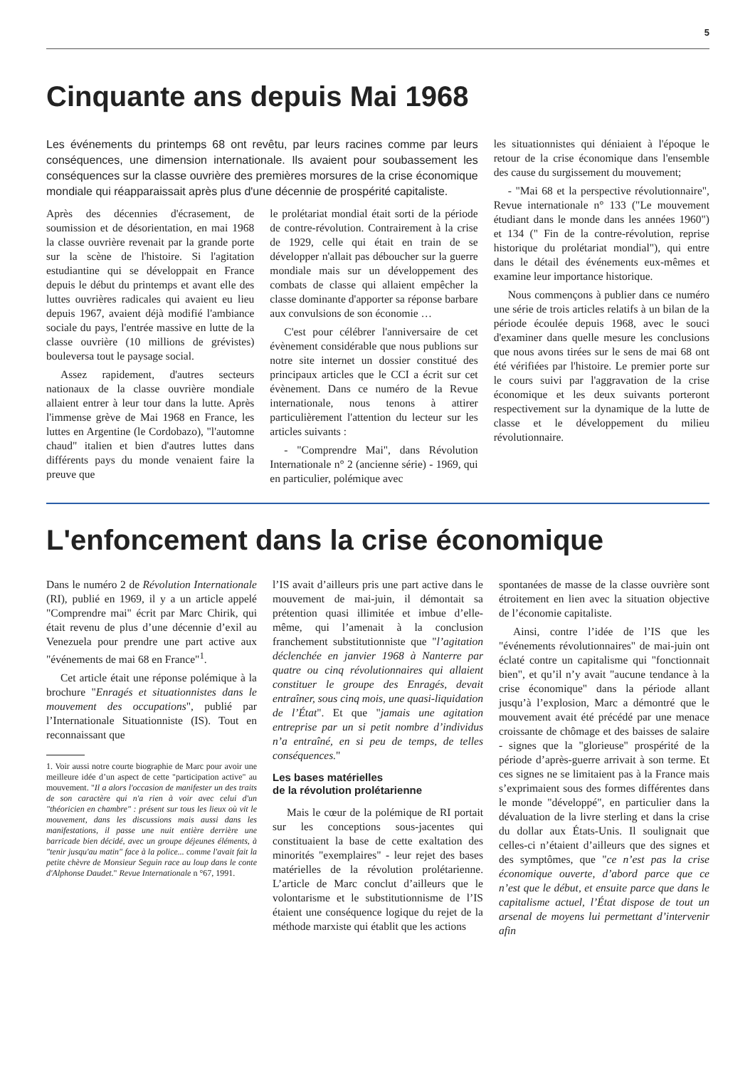5
Cinquante ans depuis Mai 1968
Les événements du printemps 68 ont revêtu, par leurs racines comme par leurs conséquences, une dimension internationale. Ils avaient pour soubassement les conséquences sur la classe ouvrière des premières morsures de la crise économique mondiale qui réapparaissait après plus d'une décennie de prospérité capitaliste.
Après des décennies d'écrasement, de soumission et de désorientation, en mai 1968 la classe ouvrière revenait par la grande porte sur la scène de l'histoire. Si l'agitation estudiantine qui se développait en France depuis le début du printemps et avant elle des luttes ouvrières radicales qui avaient eu lieu depuis 1967, avaient déjà modifié l'ambiance sociale du pays, l'entrée massive en lutte de la classe ouvrière (10 millions de grévistes) bouleversa tout le paysage social.
Assez rapidement, d'autres secteurs nationaux de la classe ouvrière mondiale allaient entrer à leur tour dans la lutte. Après l'immense grève de Mai 1968 en France, les luttes en Argentine (le Cordobazo), "l'automne chaud" italien et bien d'autres luttes dans différents pays du monde venaient faire la preuve que
le prolétariat mondial était sorti de la période de contre-révolution. Contrairement à la crise de 1929, celle qui était en train de se développer n'allait pas déboucher sur la guerre mondiale mais sur un développement des combats de classe qui allaient empêcher la classe dominante d'apporter sa réponse barbare aux convulsions de son économie …
C'est pour célébrer l'anniversaire de cet évènement considérable que nous publions sur notre site internet un dossier constitué des principaux articles que le CCI a écrit sur cet évènement. Dans ce numéro de la Revue internationale, nous tenons à attirer particulièrement l'attention du lecteur sur les articles suivants :
- "Comprendre Mai", dans Révolution Internationale n° 2 (ancienne série) - 1969, qui en particulier, polémique avec
les situationnistes qui déniaient à l'époque le retour de la crise économique dans l'ensemble des cause du surgissement du mouvement;
- "Mai 68 et la perspective révolutionnaire", Revue internationale n° 133 ("Le mouvement étudiant dans le monde dans les années 1960") et 134 (" Fin de la contre-révolution, reprise historique du prolétariat mondial"), qui entre dans le détail des événements eux-mêmes et examine leur importance historique.
Nous commençons à publier dans ce numéro une série de trois articles relatifs à un bilan de la période écoulée depuis 1968, avec le souci d'examiner dans quelle mesure les conclusions que nous avons tirées sur le sens de mai 68 ont été vérifiées par l'histoire. Le premier porte sur le cours suivi par l'aggravation de la crise économique et les deux suivants porteront respectivement sur la dynamique de la lutte de classe et le développement du milieu révolutionnaire.
L'enfoncement dans la crise économique
Dans le numéro 2 de Révolution Internationale (RI), publié en 1969, il y a un article appelé "Comprendre mai" écrit par Marc Chirik, qui était revenu de plus d’une décennie d’exil au Venezuela pour prendre une part active aux "événements de mai 68 en France"<sup>1</sup>.
Cet article était une réponse polémique à la brochure "Enragés et situationnistes dans le mouvement des occupations", publié par l’Internationale Situationniste (IS). Tout en reconnaissant que
1. Voir aussi notre courte biographie de Marc pour avoir une meilleure idée d’un aspect de cette "participation active" au mouvement. "Il a alors l'occasion de manifester un des traits de son caractère qui n'a rien à voir avec celui d'un "théoricien en chambre" : présent sur tous les lieux où vit le mouvement, dans les discussions mais aussi dans les manifestations, il passe une nuit entière derrière une barricade bien décidé, avec un groupe déjeunes éléments, à "tenir jusqu'au matin" face à la police... comme l'avait fait la petite chèvre de Monsieur Seguin race au loup dans le conte d'Alphonse Daudet." Revue Internationale n °67, 1991.
l’IS avait d’ailleurs pris une part active dans le mouvement de mai-juin, il démontait sa prétention quasi illimitée et imbue d’elle-même, qui l’amenait à la conclusion franchement substitutionniste que "l’agitation déclenchée en janvier 1968 à Nanterre par quatre ou cinq révolutionnaires qui allaient constituer le groupe des Enragés, devait entraîner, sous cinq mois, une quasi-liquidation de l’État". Et que "jamais une agitation entreprise par un si petit nombre d’individus n’a entraîné, en si peu de temps, de telles conséquences."
Les bases matérielles
de la révolution prolétarienne
Mais le cœur de la polémique de RI portait sur les conceptions sous-jacentes qui constituaient la base de cette exaltation des minorités "exemplaires" - leur rejet des bases matérielles de la révolution prolétarienne. L’article de Marc conclut d’ailleurs que le volontarisme et le substitutionnisme de l’IS étaient une conséquence logique du rejet de la méthode marxiste qui établit que les actions
spontanées de masse de la classe ouvrière sont étroitement en lien avec la situation objective de l’économie capitaliste.
Ainsi, contre l’idée de l’IS que les "événements révolutionnaires" de mai-juin ont éclaté contre un capitalisme qui "fonctionnait bien", et qu’il n’y avait "aucune tendance à la crise économique" dans la période allant jusqu’à l’explosion, Marc a démontré que le mouvement avait été précédé par une menace croissante de chômage et des baisses de salaire - signes que la "glorieuse" prospérité de la période d’après-guerre arrivait à son terme. Et ces signes ne se limitaient pas à la France mais s’exprimaient sous des formes différentes dans le monde "développé", en particulier dans la dévaluation de la livre sterling et dans la crise du dollar aux États-Unis. Il soulignait que celles-ci n’étaient d’ailleurs que des signes et des symptômes, que "ce n’est pas la crise économique ouverte, d’abord parce que ce n’est que le début, et ensuite parce que dans le capitalisme actuel, l’État dispose de tout un arsenal de moyens lui permettant d’intervenir afin